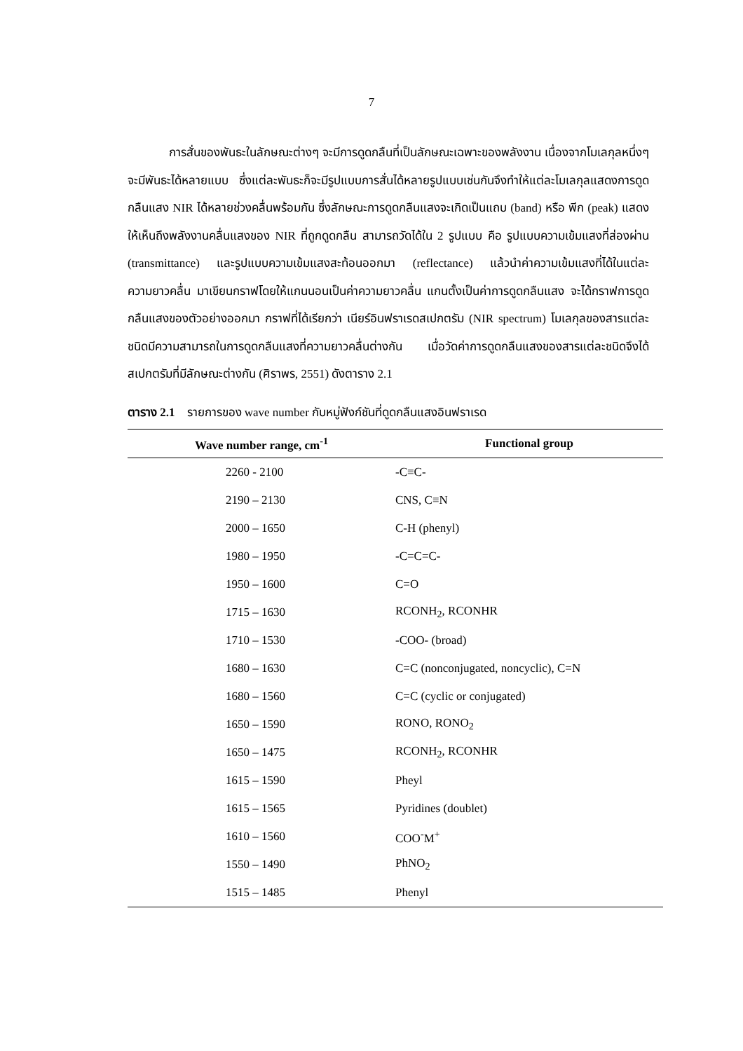7
การสั่นของพันธะในลักษณะต่างๆ จะมีการดูดกลืนที่เป็นลักษณะเฉพาะของพลังงาน เนื่องจากโมเลกุลหนึ่งๆ จะมีพันธะได้หลายแบบ ซึ่งแต่ละพันธะก็จะมีรูปแบบการสั่นได้หลายรูปแบบเช่นกันจึงทำให้แต่ละโมเลกุลแสดงการดูดกลืนแสง NIR ได้หลายช่วงคลื่นพร้อมกัน ซึ่งลักษณะการดูดกลืนแสงจะเกิดเป็นแถบ (band) หรือ พีก (peak) แสดงให้เห็นถึงพลังงานคลื่นแสงของ NIR ที่ถูกดูดกลืน สามารถวัดได้ใน 2 รูปแบบ คือ รูปแบบความเข้มแสงที่ส่องผ่าน (transmittance) และรูปแบบความเข้มแสงสะท้อนออกมา (reflectance) แล้วนำค่าความเข้มแสงที่ได้ในแต่ละความยาวคลื่น มาเขียนกราฟโดยให้แกนนอนเป็นค่าความยาวคลื่น แกนตั้งเป็นค่าการดูดกลืนแสง จะได้กราฟการดูดกลืนแสงของตัวอย่างออกมา กราฟที่ได้เรียกว่า เนียร์อินฟราเรดสเปกตรัม (NIR spectrum) โมเลกุลของสารแต่ละชนิดมีความสามารถในการดูดกลืนแสงที่ความยาวคลื่นต่างกัน เมื่อวัดค่าการดูดกลืนแสงของสารแต่ละชนิดจึงได้สเปกตรัมที่มีลักษณะต่างกัน (ศิราพร, 2551) ดังตาราง 2.1
ตาราง 2.1 รายการของ wave number กับหมู่ฟังก์ชันที่ดูดกลืนแสงอินฟราเรด
| Wave number range, cm<sup>-1</sup> | Functional group |
| --- | --- |
| 2260 - 2100 | -C≡C- |
| 2190 – 2130 | CNS, C≡N |
| 2000 – 1650 | C-H (phenyl) |
| 1980 – 1950 | -C=C=C- |
| 1950 – 1600 | C=O |
| 1715 – 1630 | RCONH<sub>2</sub>, RCONHR |
| 1710 – 1530 | -COO- (broad) |
| 1680 – 1630 | C=C (nonconjugated, noncyclic), C=N |
| 1680 – 1560 | C=C (cyclic or conjugated) |
| 1650 – 1590 | RONO, RONO<sub>2</sub> |
| 1650 – 1475 | RCONH<sub>2</sub>, RCONHR |
| 1615 – 1590 | Pheyl |
| 1615 – 1565 | Pyridines (doublet) |
| 1610 – 1560 | COO<sup>-</sup>M<sup>+</sup> |
| 1550 – 1490 | PhNO<sub>2</sub> |
| 1515 – 1485 | Phenyl |